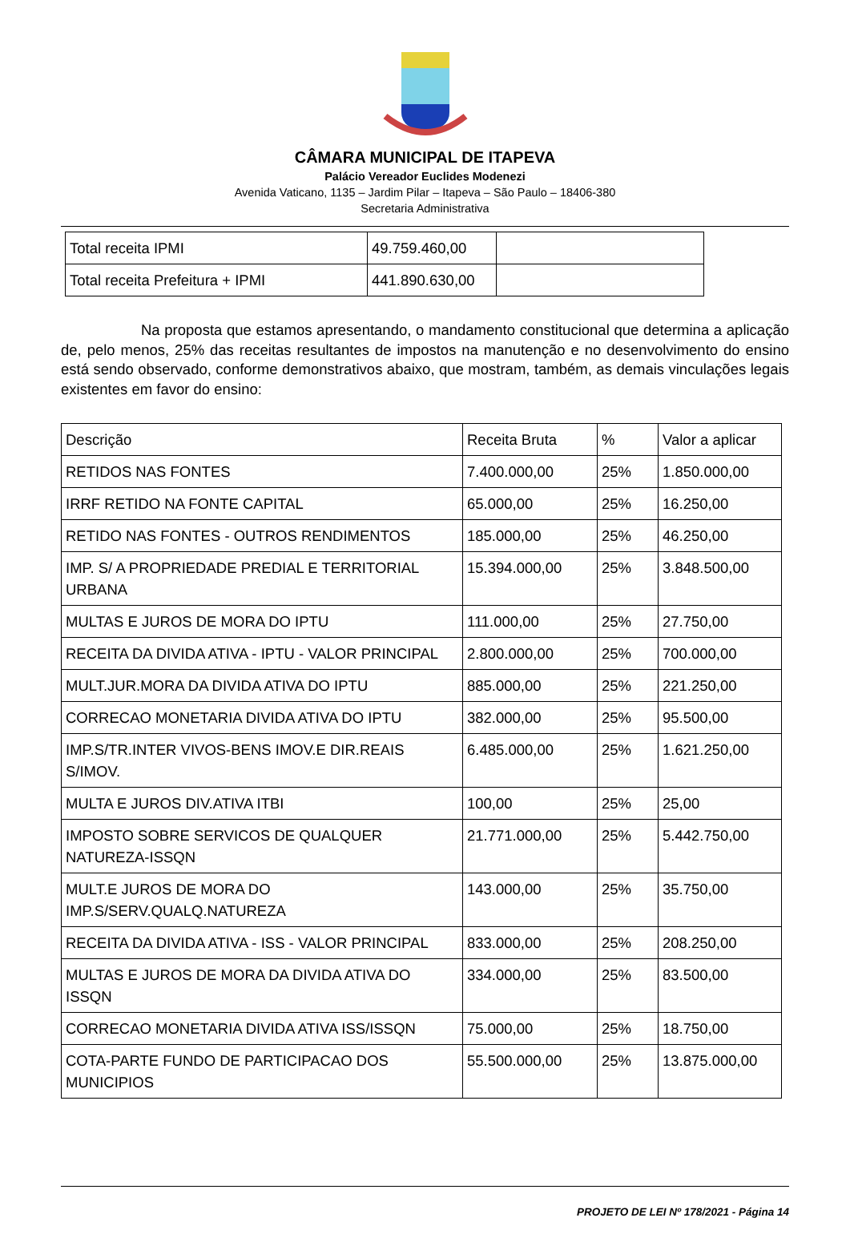CÂMARA MUNICIPAL DE ITAPEVA
Palácio Vereador Euclides Modenezi
Avenida Vaticano, 1135 – Jardim Pilar – Itapeva – São Paulo – 18406-380
Secretaria Administrativa
| Total receita IPMI | 49.759.460,00 | |
| Total receita Prefeitura + IPMI | 441.890.630,00 | |
Na proposta que estamos apresentando, o mandamento constitucional que determina a aplicação de, pelo menos, 25% das receitas resultantes de impostos na manutenção e no desenvolvimento do ensino está sendo observado, conforme demonstrativos abaixo, que mostram, também, as demais vinculações legais existentes em favor do ensino:
| Descrição | Receita Bruta | % | Valor a aplicar |
| RETIDOS NAS FONTES | 7.400.000,00 | 25% | 1.850.000,00 |
| IRRF RETIDO NA FONTE CAPITAL | 65.000,00 | 25% | 16.250,00 |
| RETIDO NAS FONTES - OUTROS RENDIMENTOS | 185.000,00 | 25% | 46.250,00 |
| IMP. S/ A PROPRIEDADE PREDIAL E TERRITORIAL URBANA | 15.394.000,00 | 25% | 3.848.500,00 |
| MULTAS E JUROS DE MORA DO IPTU | 111.000,00 | 25% | 27.750,00 |
| RECEITA DA DIVIDA ATIVA - IPTU - VALOR PRINCIPAL | 2.800.000,00 | 25% | 700.000,00 |
| MULT.JUR.MORA DA DIVIDA ATIVA DO IPTU | 885.000,00 | 25% | 221.250,00 |
| CORRECAO MONETARIA DIVIDA ATIVA DO IPTU | 382.000,00 | 25% | 95.500,00 |
| IMP.S/TR.INTER VIVOS-BENS IMOV.E DIR.REAIS S/IMOV. | 6.485.000,00 | 25% | 1.621.250,00 |
| MULTA E JUROS DIV.ATIVA ITBI | 100,00 | 25% | 25,00 |
| IMPOSTO SOBRE SERVICOS DE QUALQUER NATUREZA-ISSQN | 21.771.000,00 | 25% | 5.442.750,00 |
| MULT.E JUROS DE MORA DO IMP.S/SERV.QUALQ.NATUREZA | 143.000,00 | 25% | 35.750,00 |
| RECEITA DA DIVIDA ATIVA - ISS - VALOR PRINCIPAL | 833.000,00 | 25% | 208.250,00 |
| MULTAS E JUROS DE MORA DA DIVIDA ATIVA DO ISSQN | 334.000,00 | 25% | 83.500,00 |
| CORRECAO MONETARIA DIVIDA ATIVA ISS/ISSQN | 75.000,00 | 25% | 18.750,00 |
| COTA-PARTE FUNDO DE PARTICIPACAO DOS MUNICIPIOS | 55.500.000,00 | 25% | 13.875.000,00 |
PROJETO DE LEI Nº 178/2021 - Página 14